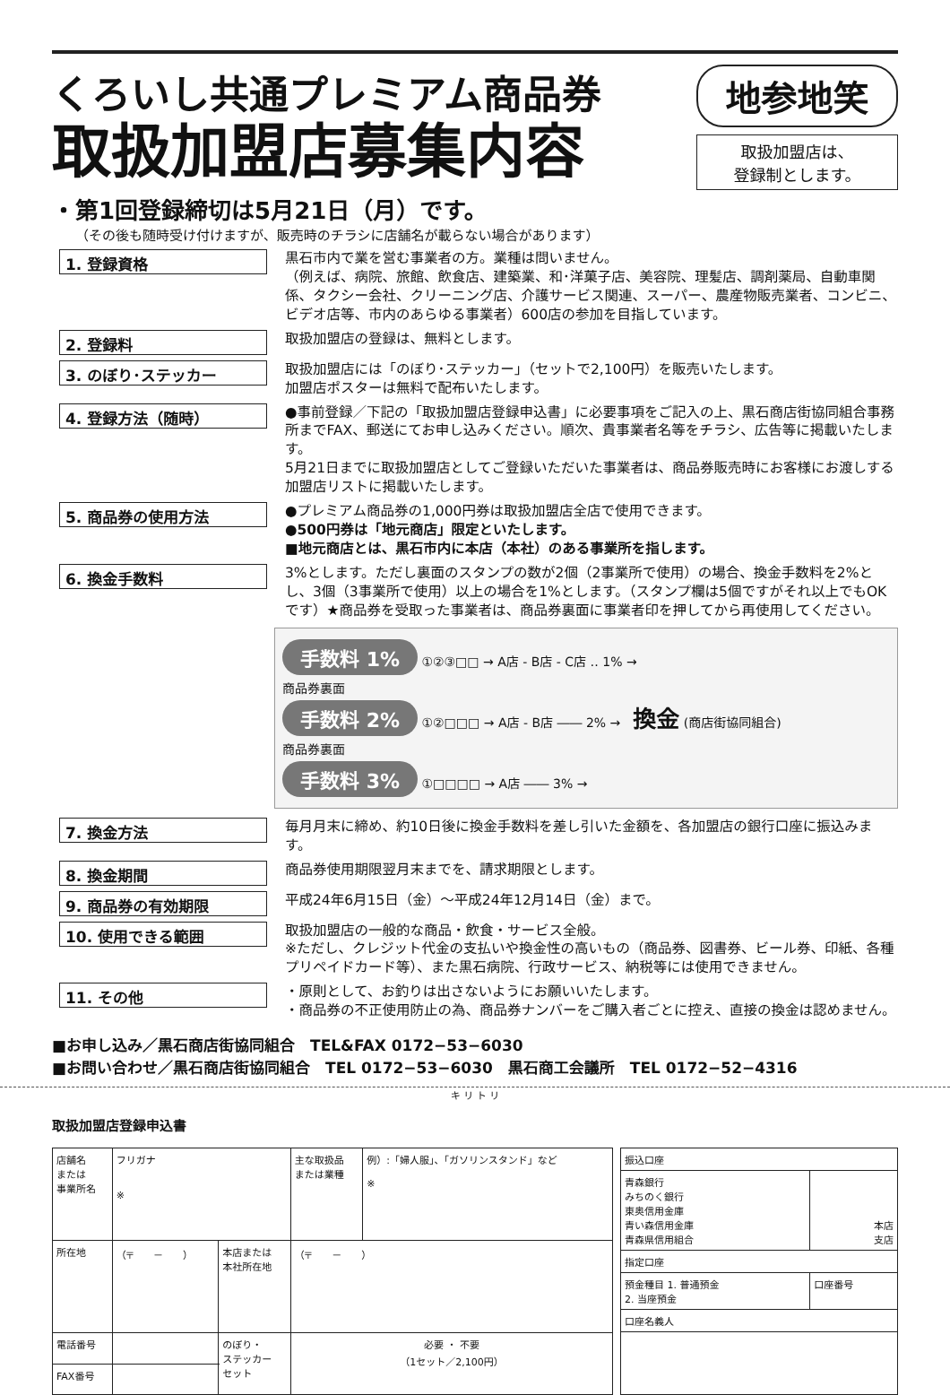くろいし共通プレミアム商品券
取扱加盟店募集内容
地参地笑
取扱加盟店は、
登録制とします。
・第1回登録締切は5月21日（月）です。
（その後も随時受け付けますが、販売時のチラシに店舗名が載らない場合があります）
1. 登録資格
黒石市内で業を営む事業者の方。業種は問いません。
（例えば、病院、旅館、飲食店、建築業、和･洋菓子店、美容院、理髪店、調剤薬局、自動車関係、タクシー会社、クリーニング店、介護サービス関連、スーパー、農産物販売業者、コンビニ、ビデオ店等、市内のあらゆる事業者）600店の参加を目指しています。
2. 登録料
取扱加盟店の登録は、無料とします。
3. のぼり･ステッカー
取扱加盟店には「のぼり･ステッカー」（セットで2,100円）を販売いたします。
加盟店ポスターは無料で配布いたします。
4. 登録方法（随時）
●事前登録／下記の「取扱加盟店登録申込書」に必要事項をご記入の上、黒石商店街協同組合事務所までFAX、郵送にてお申し込みください。順次、貴事業者名等をチラシ、広告等に掲載いたします。
5月21日までに取扱加盟店としてご登録いただいた事業者は、商品券販売時にお客様にお渡しする加盟店リストに掲載いたします。
5. 商品券の使用方法
●プレミアム商品券の1,000円券は取扱加盟店全店で使用できます。
●500円券は「地元商店」限定といたします。
■地元商店とは、黒石市内に本店（本社）のある事業所を指します。
6. 換金手数料
3%とします。ただし裏面のスタンプの数が2個（2事業所で使用）の場合、換金手数料を2%とし、3個（3事業所で使用）以上の場合を1%とします。（スタンプ欄は5個ですがそれ以上でもOKです）★商品券を受取った事業者は、商品券裏面に事業者印を押してから再使用してください。
手数料 1% ①②③□□ → A店 - B店 - C店 ‥ 1% →
商品券裏面
手数料 2% ①②□□□ → A店 - B店 ―― 2% →　換金 (商店街協同組合)
商品券裏面
手数料 3% ①□□□□ → A店 ―― 3% →
7. 換金方法
毎月月末に締め、約10日後に換金手数料を差し引いた金額を、各加盟店の銀行口座に振込みます。
8. 換金期間
商品券使用期限翌月末までを、請求期限とします。
9. 商品券の有効期限
平成24年6月15日（金）～平成24年12月14日（金）まで。
10. 使用できる範囲
取扱加盟店の一般的な商品・飲食・サービス全般。
※ただし、クレジット代金の支払いや換金性の高いもの（商品券、図書券、ビール券、印紙、各種プリペイドカード等）、また黒石病院、行政サービス、納税等には使用できません。
11. その他
・原則として、お釣りは出さないようにお願いいたします。
・商品券の不正使用防止の為、商品券ナンバーをご購入者ごとに控え、直接の換金は認めません。
■お申し込み／黒石商店街協同組合　TEL&FAX 0172−53−6030
■お問い合わせ／黒石商店街協同組合　TEL 0172−53−6030　黒石商工会議所　TEL 0172−52−4316
キ リ ト リ
取扱加盟店登録申込書
| 店舗名 または 事業所名 | フリガナ ※ | | 主な取扱品 または業種 | 例）:「婦人服」、「ガソリンスタンド」など ※ |
| 所在地 | （〒 － ） | 本店または 本社所在地 | （〒 － ） | |
| 電話番号 | | のぼり・ ステッカー セット | 必要 ・ 不要 （1セット／2,100円） | |
| FAX番号 | | | | |
| 振込口座 | |
| 青森銀行 みちのく銀行 東奥信用金庫 青い森信用金庫 青森県信用組合 | 本店 支店 |
| 指定口座 | |
| 預金種目 1. 普通預金 2. 当座預金 | 口座番号 |
| 口座名義人 | |